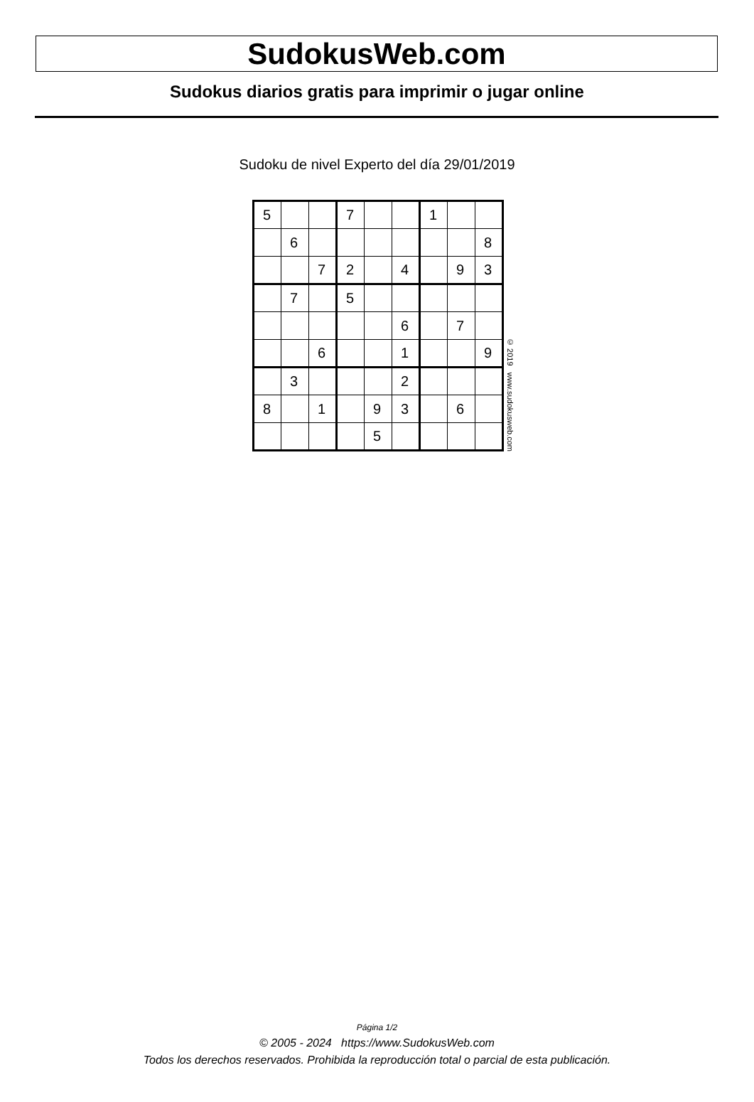SudokusWeb.com
Sudokus diarios gratis para imprimir o jugar online
Sudoku de nivel Experto del día 29/01/2019
| 5 | | | 7 | | | 1 | | |
| | 6 | | | | | | | 8 |
| | | 7 | 2 | | 4 | | 9 | 3 |
| | 7 | | 5 | | | | | |
| | | | | | 6 | | 7 | |
| | | 6 | | | 1 | | | 9 |
| | 3 | | | | 2 | | | |
| 8 | | 1 | | 9 | 3 | | 6 | |
| | | | | 5 | | | | |
© 2019 www.sudokusweb.com
Página 1/2
© 2005 - 2024 https://www.SudokusWeb.com
Todos los derechos reservados. Prohibida la reproducción total o parcial de esta publicación.